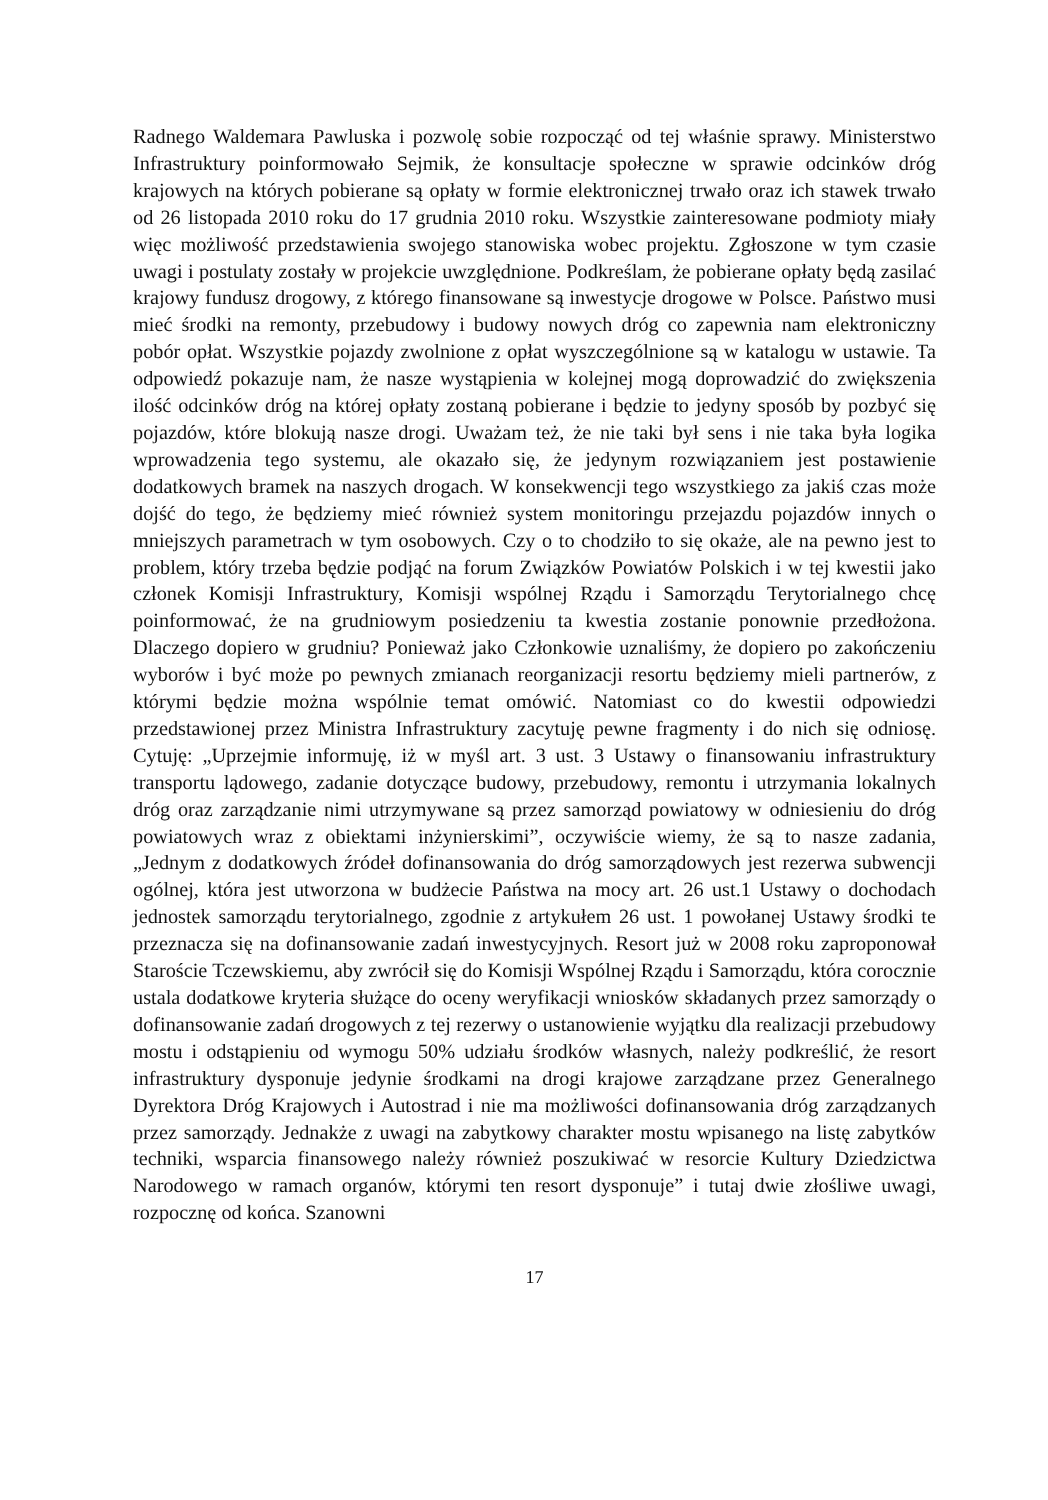Radnego Waldemara Pawluska i pozwolę sobie rozpocząć od tej właśnie sprawy. Ministerstwo Infrastruktury poinformowało Sejmik, że konsultacje społeczne w sprawie odcinków dróg krajowych na których pobierane są opłaty w formie elektronicznej trwało oraz ich stawek trwało od 26 listopada 2010 roku do 17 grudnia 2010 roku. Wszystkie zainteresowane podmioty miały więc możliwość przedstawienia swojego stanowiska wobec projektu. Zgłoszone w tym czasie uwagi i postulaty zostały w projekcie uwzględnione. Podkreślam, że pobierane opłaty będą zasilać krajowy fundusz drogowy, z którego finansowane są inwestycje drogowe w Polsce. Państwo musi mieć środki na remonty, przebudowy i budowy nowych dróg co zapewnia nam elektroniczny pobór opłat. Wszystkie pojazdy zwolnione z opłat wyszczególnione są w katalogu w ustawie. Ta odpowiedź pokazuje nam, że nasze wystąpienia w kolejnej mogą doprowadzić do zwiększenia ilość odcinków dróg na której opłaty zostaną pobierane i będzie to jedyny sposób by pozbyć się pojazdów, które blokują nasze drogi. Uważam też, że nie taki był sens i nie taka była logika wprowadzenia tego systemu, ale okazało się, że jedynym rozwiązaniem jest postawienie dodatkowych bramek na naszych drogach. W konsekwencji tego wszystkiego za jakiś czas może dojść do tego, że będziemy mieć również system monitoringu przejazdu pojazdów innych o mniejszych parametrach w tym osobowych. Czy o to chodziło to się okaże, ale na pewno jest to problem, który trzeba będzie podjąć na forum Związków Powiatów Polskich i w tej kwestii jako członek Komisji Infrastruktury, Komisji wspólnej Rządu i Samorządu Terytorialnego chcę poinformować, że na grudniowym posiedzeniu ta kwestia zostanie ponownie przedłożona. Dlaczego dopiero w grudniu? Ponieważ jako Członkowie uznaliśmy, że dopiero po zakończeniu wyborów i być może po pewnych zmianach reorganizacji resortu będziemy mieli partnerów, z którymi będzie można wspólnie temat omówić. Natomiast co do kwestii odpowiedzi przedstawionej przez Ministra Infrastruktury zacytuję pewne fragmenty i do nich się odniosę. Cytuję: „Uprzejmie informuję, iż w myśl art. 3 ust. 3 Ustawy o finansowaniu infrastruktury transportu lądowego, zadanie dotyczące budowy, przebudowy, remontu i utrzymania lokalnych dróg oraz zarządzanie nimi utrzymywane są przez samorząd powiatowy w odniesieniu do dróg powiatowych wraz z obiektami inżynierskimi”, oczywiście wiemy, że są to nasze zadania, „Jednym z dodatkowych źródeł dofinansowania do dróg samorządowych jest rezerwa subwencji ogólnej, która jest utworzona w budżecie Państwa na mocy art. 26 ust.1 Ustawy o dochodach jednostek samorządu terytorialnego, zgodnie z artykułem 26 ust. 1 powołanej Ustawy środki te przeznacza się na dofinansowanie zadań inwestycyjnych. Resort już w 2008 roku zaproponował Staroście Tczewskiemu, aby zwrócił się do Komisji Wspólnej Rządu i Samorządu, która corocznie ustala dodatkowe kryteria służące do oceny weryfikacji wniosków składanych przez samorządy o dofinansowanie zadań drogowych z tej rezerwy o ustanowienie wyjątku dla realizacji przebudowy mostu i odstąpieniu od wymogu 50% udziału środków własnych, należy podkreślić, że resort infrastruktury dysponuje jedynie środkami na drogi krajowe zarządzane przez Generalnego Dyrektora Dróg Krajowych i Autostrad i nie ma możliwości dofinansowania dróg zarządzanych przez samorządy. Jednakże z uwagi na zabytkowy charakter mostu wpisanego na listę zabytków techniki, wsparcia finansowego należy również poszukiwać w resorcie Kultury Dziedzictwa Narodowego w ramach organów, którymi ten resort dysponuje” i tutaj dwie złośliwe uwagi, rozpocznę od końca. Szanowni
17